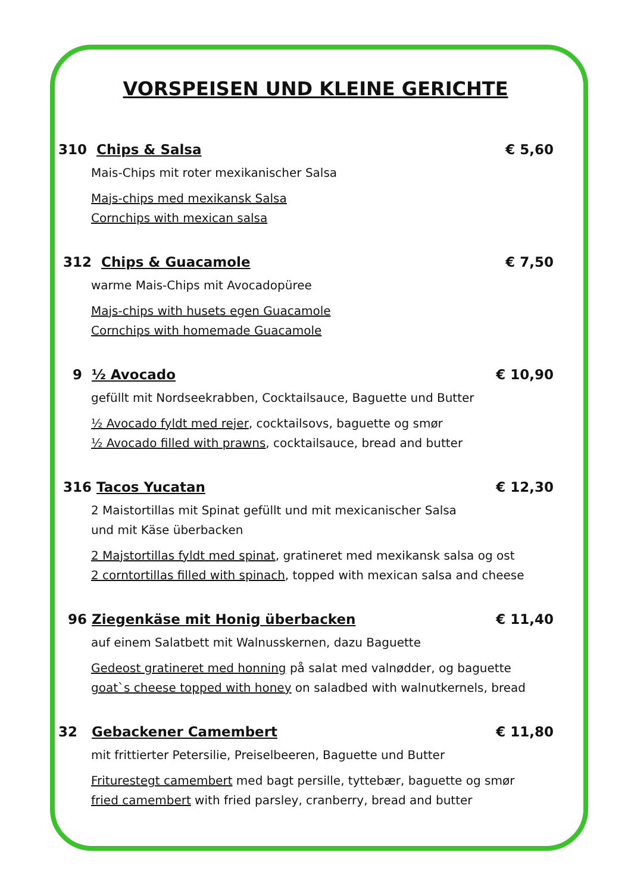VORSPEISEN UND KLEINE GERICHTE
310 Chips & Salsa € 5,60
Mais-Chips mit roter mexikanischer Salsa
Majs-chips med mexikansk Salsa
Cornchips with mexican salsa
312 Chips & Guacamole € 7,50
warme Mais-Chips mit Avocadopüree
Majs-chips with husets egen Guacamole
Cornchips with homemade Guacamole
9 ½ Avocado € 10,90
gefüllt mit Nordseekrabben, Cocktailsauce, Baguette und Butter
½ Avocado fyldt med rejer, cocktailsovs, baguette og smør
½ Avocado filled with prawns, cocktailsauce, bread and butter
316 Tacos Yucatan € 12,30
2 Maistortillas mit Spinat gefüllt und mit mexicanischer Salsa
und mit Käse überbacken
2 Majstortillas fyldt med spinat, gratineret med mexikansk salsa og ost
2 corntortillas filled with spinach, topped with mexican salsa and cheese
96 Ziegenkäse mit Honig überbacken € 11,40
auf einem Salatbett mit Walnusskernen, dazu Baguette
Gedeost gratineret med honning på salat med valnødder, og baguette
goat`s cheese topped with honey on saladbed with walnutkernels, bread
32 Gebackener Camembert € 11,80
mit frittierter Petersilie, Preiselbeeren, Baguette und Butter
Friturestegt camembert med bagt persille, tyttebær, baguette og smør
fried camembert with fried parsley, cranberry, bread and butter